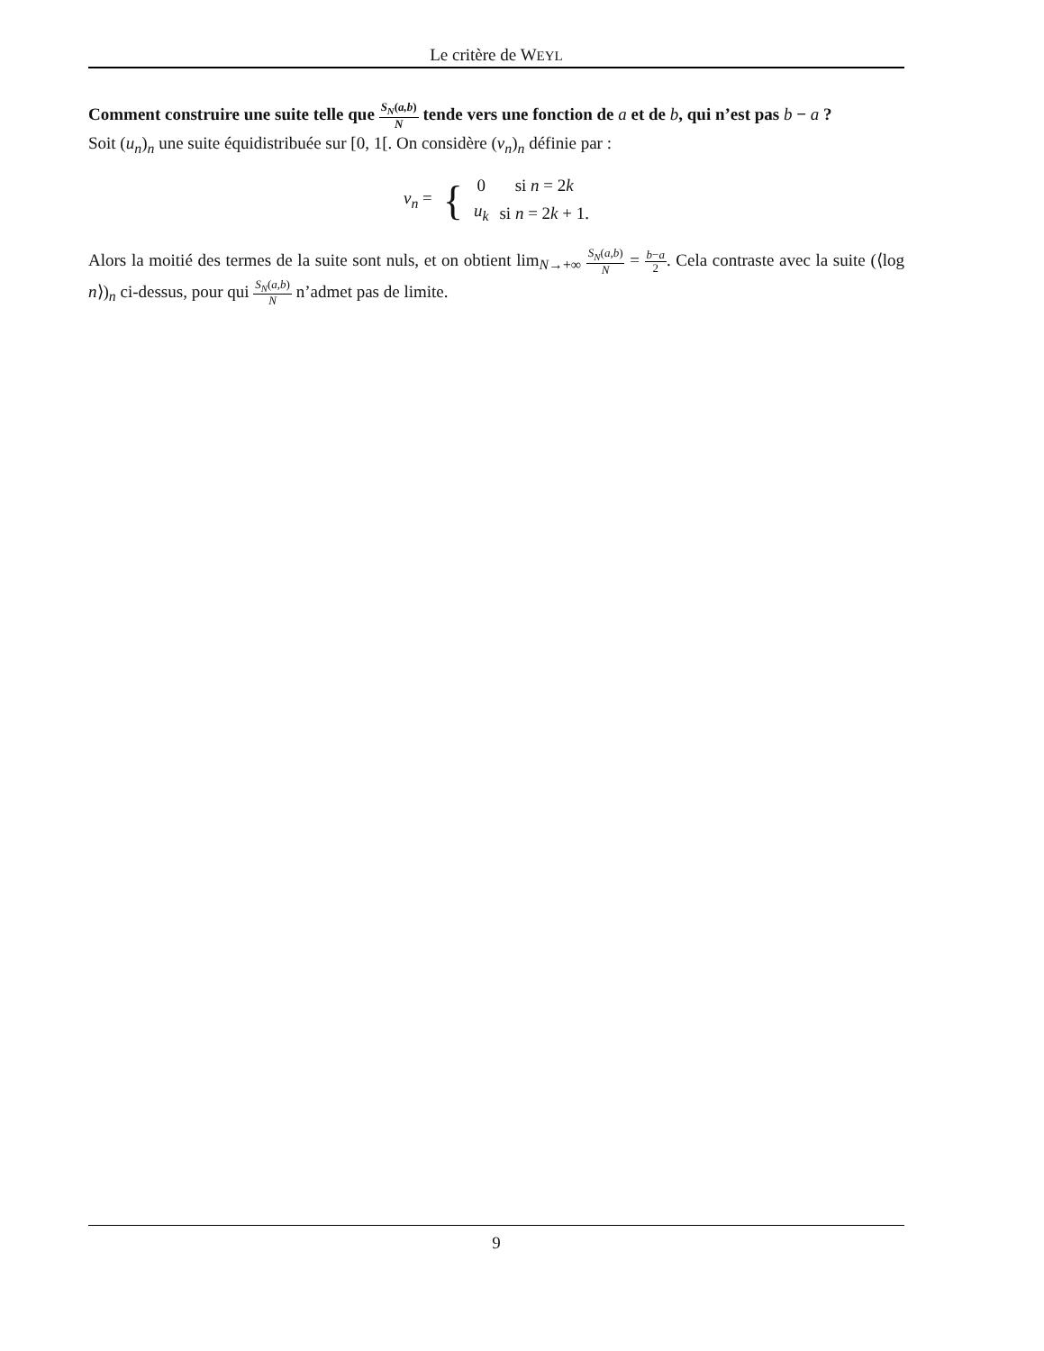Le critère de WEYL
Comment construire une suite telle que S<sub>N</sub>(a,b) N tende vers une fonction de a et de b, qui n’est pas b − a ?
Soit (u<sub>n</sub>)<sub>n</sub> une suite équidistribuée sur [0, 1[. On considère (v<sub>n</sub>)<sub>n</sub> définie par :
| v<sub>n</sub> = | { | 0 | si n = 2 k |
| | | u<sub>k</sub> | si n = 2 k + 1. |
Alors la moitié des termes de la suite sont nuls, et on obtient lim<sub>N→+∞</sub> S<sub>N</sub>(a,b) N = b−a 2. Cela contraste avec la suite (⟨log n⟩)<sub>n</sub> ci-dessus, pour qui S<sub>N</sub>(a,b) N n’admet pas de limite.
9